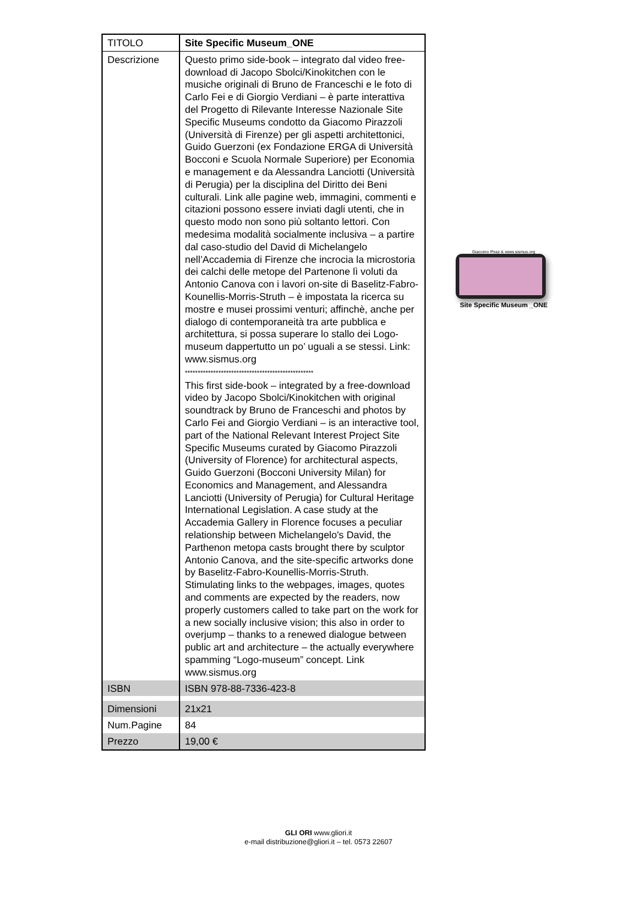| TITOLO | Site Specific Museum_ONE |
| Descrizione | Questo primo side-book – integrato dal video free-download di Jacopo Sbolci/Kinokitchen con le musiche originali di Bruno de Franceschi e le foto di Carlo Fei e di Giorgio Verdiani – è parte interattiva del Progetto di Rilevante Interesse Nazionale Site Specific Museums condotto da Giacomo Pirazzoli (Università di Firenze) per gli aspetti architettonici, Guido Guerzoni (ex Fondazione ERGA di Università Bocconi e Scuola Normale Superiore) per Economia e management e da Alessandra Lanciotti (Università di Perugia) per la disciplina del Diritto dei Beni culturali. Link alle pagine web, immagini, commenti e citazioni possono essere inviati dagli utenti, che in questo modo non sono più soltanto lettori. Con medesima modalità socialmente inclusiva – a partire dal caso-studio del David di Michelangelo nell’Accademia di Firenze che incrocia la microstoria dei calchi delle metope del Partenone lì voluti da Antonio Canova con i lavori on-site di Baselitz-Fabro-Kounellis-Morris-Struth – è impostata la ricerca su mostre e musei prossimi venturi; affinchè, anche per dialogo di contemporaneità tra arte pubblica e architettura, si possa superare lo stallo dei Logo-museum dappertutto un po’ uguali a se stessi. Link: www.sismus.org ************************************************** This first side-book – integrated by a free-download video by Jacopo Sbolci/Kinokitchen with original soundtrack by Bruno de Franceschi and photos by Carlo Fei and Giorgio Verdiani – is an interactive tool, part of the National Relevant Interest Project Site Specific Museums curated by Giacomo Pirazzoli (University of Florence) for architectural aspects, Guido Guerzoni (Bocconi University Milan) for Economics and Management, and Alessandra Lanciotti (University of Perugia) for Cultural Heritage International Legislation. A case study at the Accademia Gallery in Florence focuses a peculiar relationship between Michelangelo's David, the Parthenon metopa casts brought there by sculptor Antonio Canova, and the site-specific artworks done by Baselitz-Fabro-Kounellis-Morris-Struth. Stimulating links to the webpages, images, quotes and comments are expected by the readers, now properly customers called to take part on the work for a new socially inclusive vision; this also in order to overjump – thanks to a renewed dialogue between public art and architecture – the actually everywhere spamming “Logo-museum” concept. Link www.sismus.org |
| ISBN | ISBN 978-88-7336-423-8 |
| Dimensioni | 21x21 |
| Num.Pagine | 84 |
| Prezzo | 19,00 € |
Giacomo Piraz & www.sismus.org
Site Specific Museum _ONE
GLI ORI www.gliori.it
e-mail distribuzione@gliori.it – tel. 0573 22607